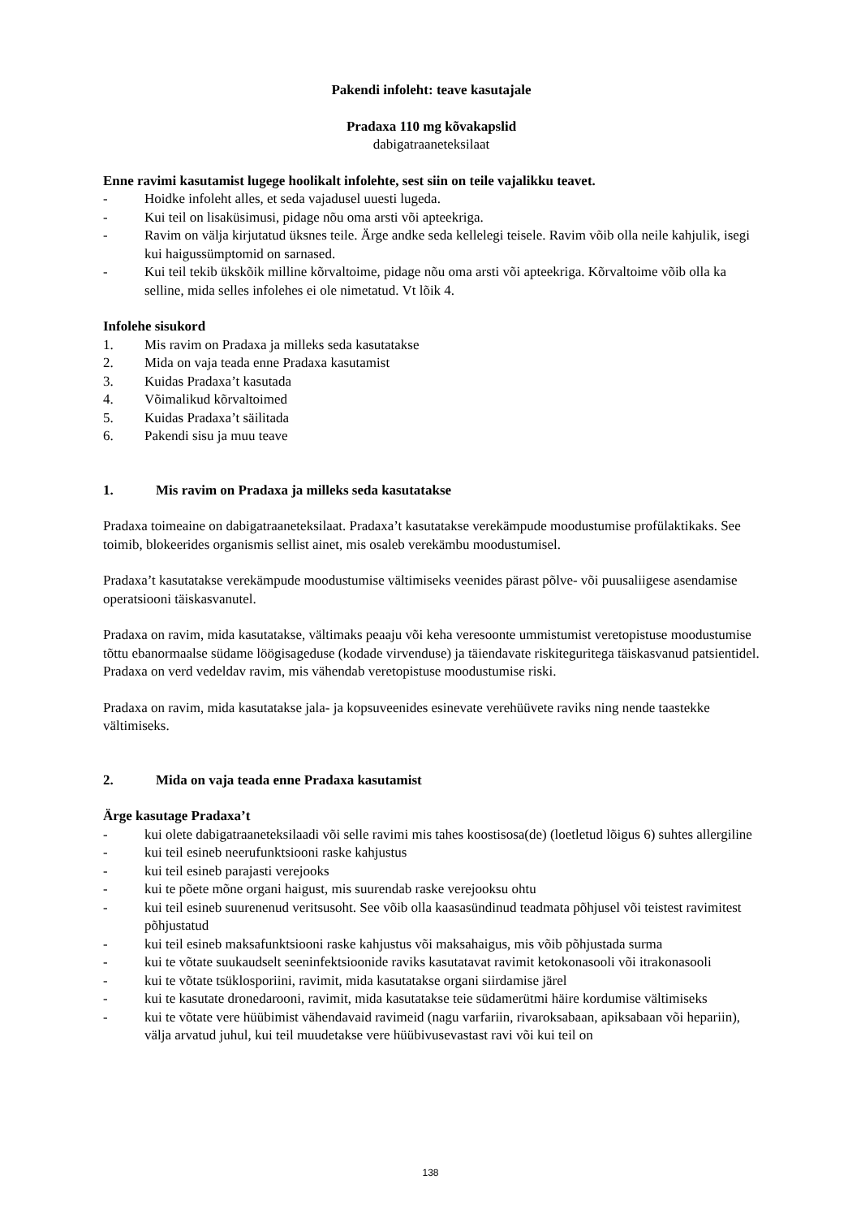Pakendi infoleht: teave kasutajale
Pradaxa 110 mg kõvakapslid
dabigatraaneteksilaat
Enne ravimi kasutamist lugege hoolikalt infolehte, sest siin on teile vajalikku teavet.
- Hoidke infoleht alles, et seda vajadusel uuesti lugeda.
- Kui teil on lisaküsimusi, pidage nõu oma arsti või apteekriga.
- Ravim on välja kirjutatud üksnes teile. Ärge andke seda kellelegi teisele. Ravim võib olla neile kahjulik, isegi kui haigussümptomid on sarnased.
- Kui teil tekib ükskõik milline kõrvaltoime, pidage nõu oma arsti või apteekriga. Kõrvaltoime võib olla ka selline, mida selles infolehes ei ole nimetatud. Vt lõik 4.
Infolehe sisukord
1. Mis ravim on Pradaxa ja milleks seda kasutatakse
2. Mida on vaja teada enne Pradaxa kasutamist
3. Kuidas Pradaxa’t kasutada
4. Võimalikud kõrvaltoimed
5. Kuidas Pradaxa’t säilitada
6. Pakendi sisu ja muu teave
1. Mis ravim on Pradaxa ja milleks seda kasutatakse
Pradaxa toimeaine on dabigatraaneteksilaat. Pradaxa’t kasutatakse verekämpude moodustumise profülaktikaks. See toimib, blokeerides organismis sellist ainet, mis osaleb verekämbu moodustumisel.
Pradaxa’t kasutatakse verekämpude moodustumise vältimiseks veenides pärast põlve- või puusaliigese asendamise operatsiooni täiskasvanutel.
Pradaxa on ravim, mida kasutatakse, vältimaks peaaju või keha veresoonte ummistumist veretopistuse moodustumise tõttu ebanormaalse südame löögisageduse (kodade virvenduse) ja täiendavate riskiteguritega täiskasvanud patsientidel. Pradaxa on verd vedeldav ravim, mis vähendab veretopistuse moodustumise riski.
Pradaxa on ravim, mida kasutatakse jala- ja kopsuveenides esinevate verehüüvete raviks ning nende taastekke vältimiseks.
2. Mida on vaja teada enne Pradaxa kasutamist
Ärge kasutage Pradaxa’t
- kui olete dabigatraaneteksilaadi või selle ravimi mis tahes koostisosa(de) (loetletud lõigus 6) suhtes allergiline
- kui teil esineb neerufunktsiooni raske kahjustus
- kui teil esineb parajasti verejooks
- kui te põete mõne organi haigust, mis suurendab raske verejooksu ohtu
- kui teil esineb suurenenud veritsusoht. See võib olla kaasasündinud teadmata põhjusel või teistest ravimitest põhjustatud
- kui teil esineb maksafunktsiooni raske kahjustus või maksahaigus, mis võib põhjustada surma
- kui te võtate suukaudselt seeninfektsioonide raviks kasutatavat ravimit ketokonasooli või itrakonasooli
- kui te võtate tsüklosporiini, ravimit, mida kasutatakse organi siirdamise järel
- kui te kasutate dronedarooni, ravimit, mida kasutatakse teie südamerütmi häire kordumise vältimiseks
- kui te võtate vere hüübimist vähendavaid ravimeid (nagu varfariin, rivaroksabaan, apiksabaan või hepariin), välja arvatud juhul, kui teil muudetakse vere hüübivusevastast ravi või kui teil on
138